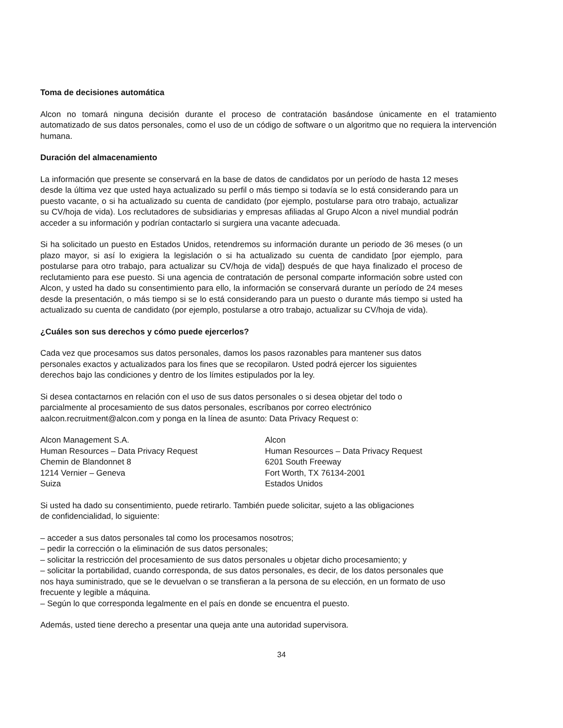Toma de decisiones automática
Alcon no tomará ninguna decisión durante el proceso de contratación basándose únicamente en el tratamiento automatizado de sus datos personales, como el uso de un código de software o un algoritmo que no requiera la intervención humana.
Duración del almacenamiento
La información que presente se conservará en la base de datos de candidatos por un período de hasta 12 meses desde la última vez que usted haya actualizado su perfil o más tiempo si todavía se lo está considerando para un puesto vacante, o si ha actualizado su cuenta de candidato (por ejemplo, postularse para otro trabajo, actualizar su CV/hoja de vida). Los reclutadores de subsidiarias y empresas afiliadas al Grupo Alcon a nivel mundial podrán acceder a su información y podrían contactarlo si surgiera una vacante adecuada.
Si ha solicitado un puesto en Estados Unidos, retendremos su información durante un periodo de 36 meses (o un plazo mayor, si así lo exigiera la legislación o si ha actualizado su cuenta de candidato [por ejemplo, para postularse para otro trabajo, para actualizar su CV/hoja de vida]) después de que haya finalizado el proceso de reclutamiento para ese puesto. Si una agencia de contratación de personal comparte información sobre usted con Alcon, y usted ha dado su consentimiento para ello, la información se conservará durante un período de 24 meses desde la presentación, o más tiempo si se lo está considerando para un puesto o durante más tiempo si usted ha actualizado su cuenta de candidato (por ejemplo, postularse a otro trabajo, actualizar su CV/hoja de vida).
¿Cuáles son sus derechos y cómo puede ejercerlos?
Cada vez que procesamos sus datos personales, damos los pasos razonables para mantener sus datos personales exactos y actualizados para los fines que se recopilaron. Usted podrá ejercer los siguientes derechos bajo las condiciones y dentro de los límites estipulados por la ley.
Si desea contactarnos en relación con el uso de sus datos personales o si desea objetar del todo o parcialmente al procesamiento de sus datos personales, escríbanos por correo electrónico aalcon.recruitment@alcon.com y ponga en la línea de asunto: Data Privacy Request o:
Alcon Management S.A.
Human Resources – Data Privacy Request
Chemin de Blandonnet 8
1214 Vernier – Geneva
Suiza
Alcon
Human Resources – Data Privacy Request
6201 South Freeway
Fort Worth, TX 76134-2001
Estados Unidos
Si usted ha dado su consentimiento, puede retirarlo. También puede solicitar, sujeto a las obligaciones de confidencialidad, lo siguiente:
– acceder a sus datos personales tal como los procesamos nosotros;
– pedir la corrección o la eliminación de sus datos personales;
– solicitar la restricción del procesamiento de sus datos personales u objetar dicho procesamiento; y
– solicitar la portabilidad, cuando corresponda, de sus datos personales, es decir, de los datos personales que nos haya suministrado, que se le devuelvan o se transfieran a la persona de su elección, en un formato de uso frecuente y legible a máquina.
– Según lo que corresponda legalmente en el país en donde se encuentra el puesto.
Además, usted tiene derecho a presentar una queja ante una autoridad supervisora.
34